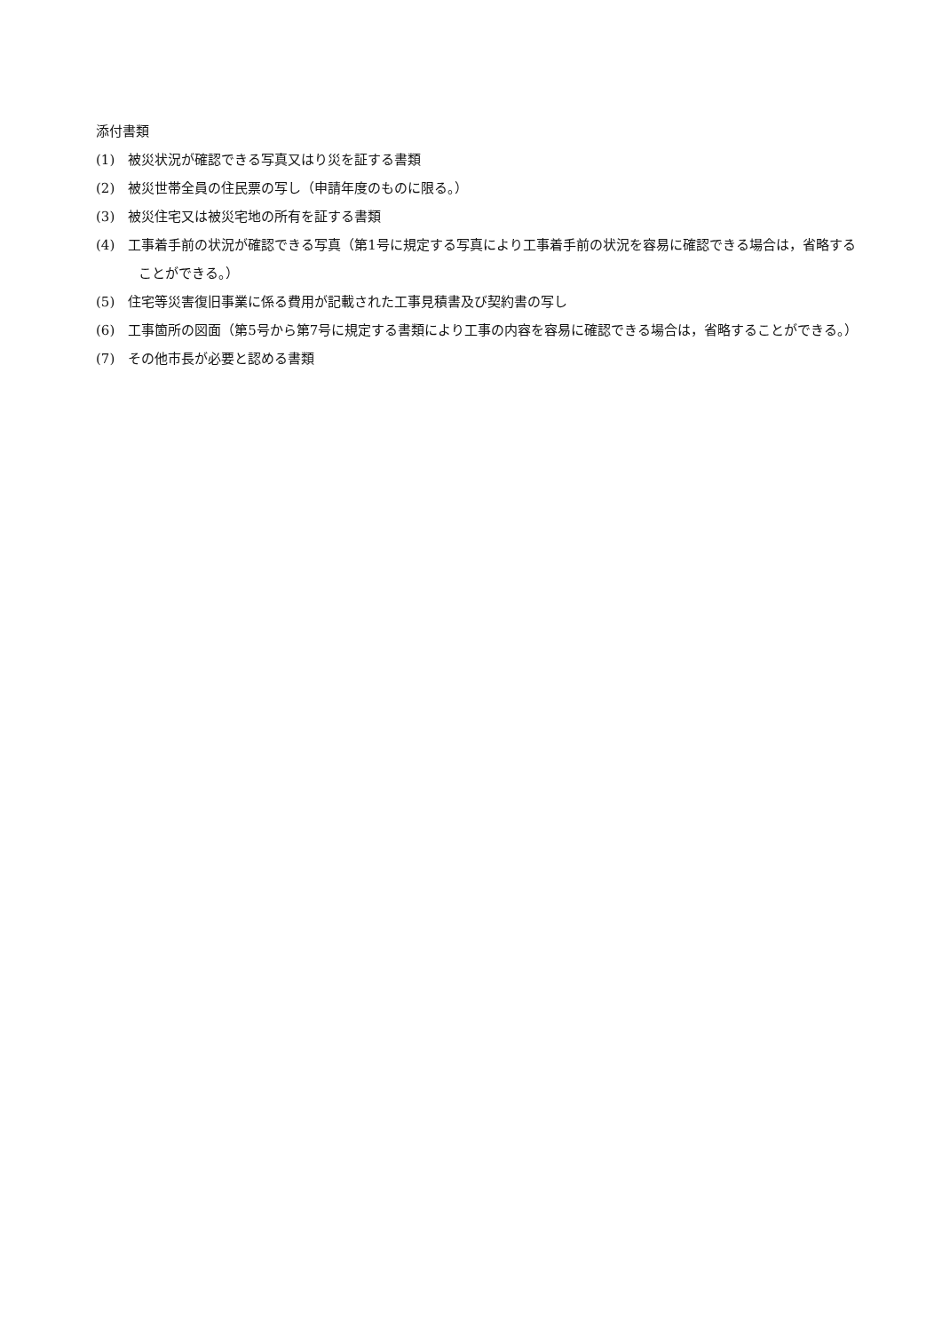添付書類
(1)　被災状況が確認できる写真又はり災を証する書類
(2)　被災世帯全員の住民票の写し（申請年度のものに限る。）
(3)　被災住宅又は被災宅地の所有を証する書類
(4)　工事着手前の状況が確認できる写真（第1号に規定する写真により工事着手前の状況を容易に確認できる場合は，省略することができる。）
(5)　住宅等災害復旧事業に係る費用が記載された工事見積書及び契約書の写し
(6)　工事箇所の図面（第5号から第7号に規定する書類により工事の内容を容易に確認できる場合は，省略することができる。）
(7)　その他市長が必要と認める書類